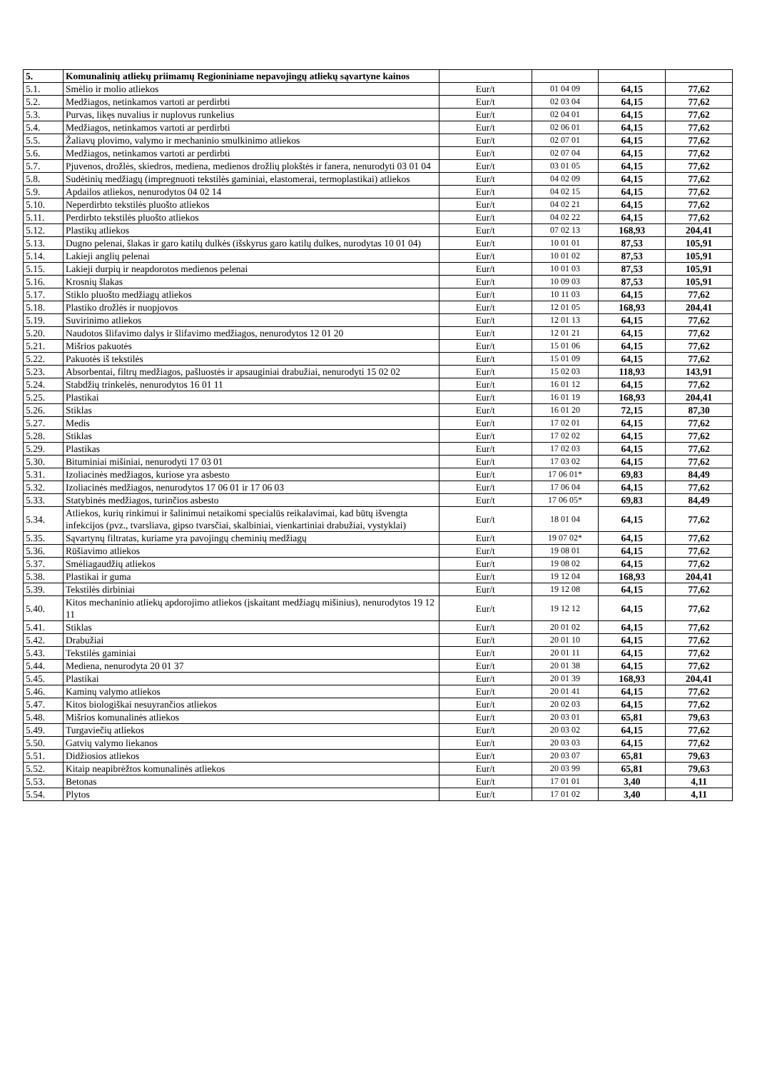| 5. | Komunalinių atliekų priimamų Regioniniame nepavojingų atliekų sąvartyne kainos | | | | |
| 5.1. | Smėlio ir molio atliekos | Eur/t | 01 04 09 | 64,15 | 77,62 |
| 5.2. | Medžiagos, netinkamos vartoti ar perdirbti | Eur/t | 02 03 04 | 64,15 | 77,62 |
| 5.3. | Purvas, likęs nuvalius ir nuplovus runkelius | Eur/t | 02 04 01 | 64,15 | 77,62 |
| 5.4. | Medžiagos, netinkamos vartoti ar perdirbti | Eur/t | 02 06 01 | 64,15 | 77,62 |
| 5.5. | Žaliavų plovimo, valymo ir mechaninio smulkinimo atliekos | Eur/t | 02 07 01 | 64,15 | 77,62 |
| 5.6. | Medžiagos, netinkamos vartoti ar perdirbti | Eur/t | 02 07 04 | 64,15 | 77,62 |
| 5.7. | Pjuvenos, drožlės, skiedros, mediena, medienos drožlių plokštės ir fanera, nenurodyti 03 01 04 | Eur/t | 03 01 05 | 64,15 | 77,62 |
| 5.8. | Sudėtinių medžiagų (impregnuoti tekstilės gaminiai, elastomerai, termoplastikai) atliekos | Eur/t | 04 02 09 | 64,15 | 77,62 |
| 5.9. | Apdailos atliekos, nenurodytos 04 02 14 | Eur/t | 04 02 15 | 64,15 | 77,62 |
| 5.10. | Neperdirbto tekstilės pluošto atliekos | Eur/t | 04 02 21 | 64,15 | 77,62 |
| 5.11. | Perdirbto tekstilės pluošto atliekos | Eur/t | 04 02 22 | 64,15 | 77,62 |
| 5.12. | Plastikų atliekos | Eur/t | 07 02 13 | 168,93 | 204,41 |
| 5.13. | Dugno pelenai, šlakas ir garo katilų dulkės (išskyrus garo katilų dulkes, nurodytas 10 01 04) | Eur/t | 10 01 01 | 87,53 | 105,91 |
| 5.14. | Lakieji anglių pelenai | Eur/t | 10 01 02 | 87,53 | 105,91 |
| 5.15. | Lakieji durpių ir neapdorotos medienos pelenai | Eur/t | 10 01 03 | 87,53 | 105,91 |
| 5.16. | Krosnių šlakas | Eur/t | 10 09 03 | 87,53 | 105,91 |
| 5.17. | Stiklo pluošto medžiagų atliekos | Eur/t | 10 11 03 | 64,15 | 77,62 |
| 5.18. | Plastiko drožlės ir nuopjovos | Eur/t | 12 01 05 | 168,93 | 204,41 |
| 5.19. | Suvirinimo atliekos | Eur/t | 12 01 13 | 64,15 | 77,62 |
| 5.20. | Naudotos šlifavimo dalys ir šlifavimo medžiagos, nenurodytos 12 01 20 | Eur/t | 12 01 21 | 64,15 | 77,62 |
| 5.21. | Mišrios pakuotės | Eur/t | 15 01 06 | 64,15 | 77,62 |
| 5.22. | Pakuotės iš tekstilės | Eur/t | 15 01 09 | 64,15 | 77,62 |
| 5.23. | Absorbentai, filtrų medžiagos, pašluostės ir apsauginiai drabužiai, nenurodyti 15 02 02 | Eur/t | 15 02 03 | 118,93 | 143,91 |
| 5.24. | Stabdžių trinkelės, nenurodytos 16 01 11 | Eur/t | 16 01 12 | 64,15 | 77,62 |
| 5.25. | Plastikai | Eur/t | 16 01 19 | 168,93 | 204,41 |
| 5.26. | Stiklas | Eur/t | 16 01 20 | 72,15 | 87,30 |
| 5.27. | Medis | Eur/t | 17 02 01 | 64,15 | 77,62 |
| 5.28. | Stiklas | Eur/t | 17 02 02 | 64,15 | 77,62 |
| 5.29. | Plastikas | Eur/t | 17 02 03 | 64,15 | 77,62 |
| 5.30. | Bituminiai mišiniai, nenurodyti 17 03 01 | Eur/t | 17 03 02 | 64,15 | 77,62 |
| 5.31. | Izoliacinės medžiagos, kuriose yra asbesto | Eur/t | 17 06 01* | 69,83 | 84,49 |
| 5.32. | Izoliacinės medžiagos, nenurodytos 17 06 01 ir 17 06 03 | Eur/t | 17 06 04 | 64,15 | 77,62 |
| 5.33. | Statybinės medžiagos, turinčios asbesto | Eur/t | 17 06 05* | 69,83 | 84,49 |
| 5.34. | Atliekos, kurių rinkimui ir šalinimui netaikomi specialūs reikalavimai, kad būtų išvengta infekcijos (pvz., tvarsliava, gipso tvarsčiai, skalbiniai, vienkartiniai drabužiai, vystyklai) | Eur/t | 18 01 04 | 64,15 | 77,62 |
| 5.35. | Sąvartynų filtratas, kuriame yra pavojingų cheminių medžiagų | Eur/t | 19 07 02* | 64,15 | 77,62 |
| 5.36. | Rūšiavimo atliekos | Eur/t | 19 08 01 | 64,15 | 77,62 |
| 5.37. | Smėliagaudžių atliekos | Eur/t | 19 08 02 | 64,15 | 77,62 |
| 5.38. | Plastikai ir guma | Eur/t | 19 12 04 | 168,93 | 204,41 |
| 5.39. | Tekstilės dirbiniai | Eur/t | 19 12 08 | 64,15 | 77,62 |
| 5.40. | Kitos mechaninio atliekų apdorojimo atliekos (įskaitant medžiagų mišinius), nenurodytos 19 12 11 | Eur/t | 19 12 12 | 64,15 | 77,62 |
| 5.41. | Stiklas | Eur/t | 20 01 02 | 64,15 | 77,62 |
| 5.42. | Drabužiai | Eur/t | 20 01 10 | 64,15 | 77,62 |
| 5.43. | Tekstilės gaminiai | Eur/t | 20 01 11 | 64,15 | 77,62 |
| 5.44. | Mediena, nenurodyta 20 01 37 | Eur/t | 20 01 38 | 64,15 | 77,62 |
| 5.45. | Plastikai | Eur/t | 20 01 39 | 168,93 | 204,41 |
| 5.46. | Kaminų valymo atliekos | Eur/t | 20 01 41 | 64,15 | 77,62 |
| 5.47. | Kitos biologiškai nesuyrančios atliekos | Eur/t | 20 02 03 | 64,15 | 77,62 |
| 5.48. | Mišrios komunalinės atliekos | Eur/t | 20 03 01 | 65,81 | 79,63 |
| 5.49. | Turgaviečių atliekos | Eur/t | 20 03 02 | 64,15 | 77,62 |
| 5.50. | Gatvių valymo liekanos | Eur/t | 20 03 03 | 64,15 | 77,62 |
| 5.51. | Didžiosios atliekos | Eur/t | 20 03 07 | 65,81 | 79,63 |
| 5.52. | Kitaip neapibrėžtos komunalinės atliekos | Eur/t | 20 03 99 | 65,81 | 79,63 |
| 5.53. | Betonas | Eur/t | 17 01 01 | 3,40 | 4,11 |
| 5.54. | Plytos | Eur/t | 17 01 02 | 3,40 | 4,11 |